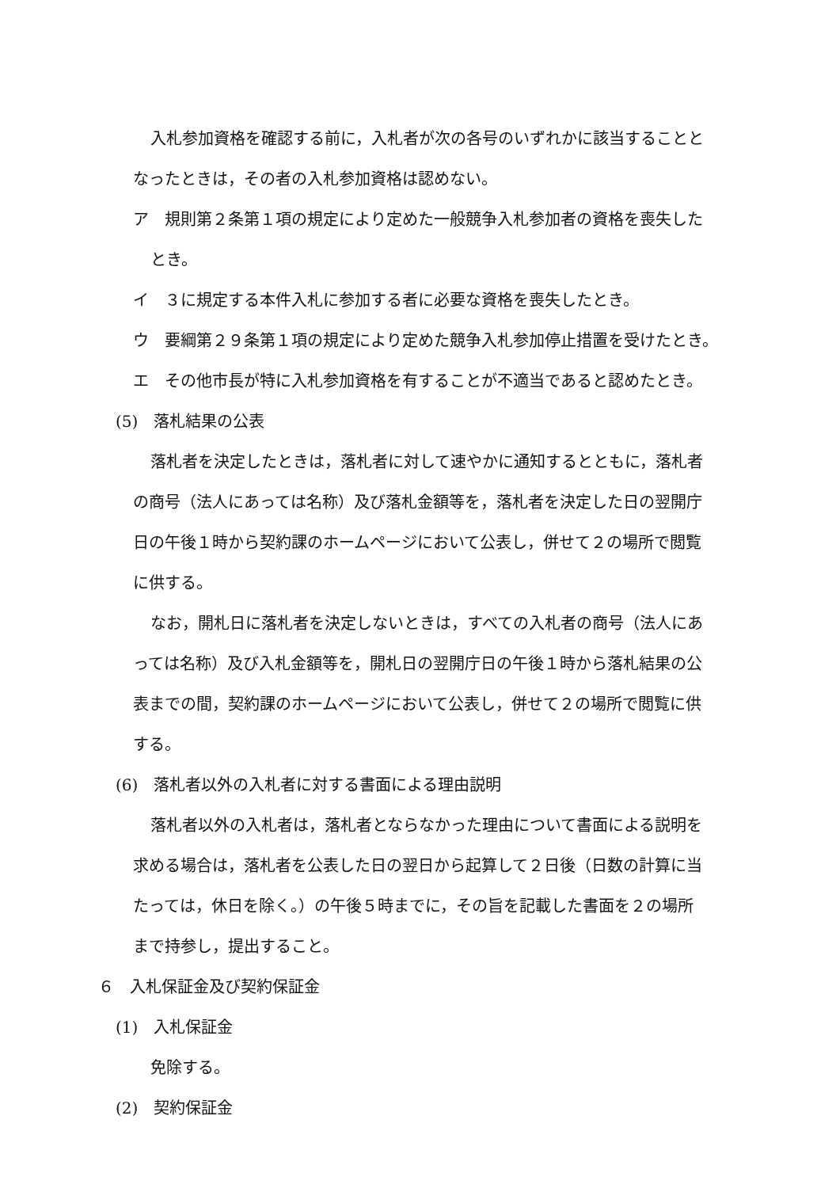入札参加資格を確認する前に，入札者が次の各号のいずれかに該当することと
なったときは，その者の入札参加資格は認めない。
ア　規則第２条第１項の規定により定めた一般競争入札参加者の資格を喪失した
とき。
イ　３に規定する本件入札に参加する者に必要な資格を喪失したとき。
ウ　要綱第２９条第１項の規定により定めた競争入札参加停止措置を受けたとき。
エ　その他市長が特に入札参加資格を有することが不適当であると認めたとき。
(5)　落札結果の公表
落札者を決定したときは，落札者に対して速やかに通知するとともに，落札者
の商号（法人にあっては名称）及び落札金額等を，落札者を決定した日の翌開庁
日の午後１時から契約課のホームページにおいて公表し，併せて２の場所で閲覧
に供する。
なお，開札日に落札者を決定しないときは，すべての入札者の商号（法人にあ
っては名称）及び入札金額等を，開札日の翌開庁日の午後１時から落札結果の公
表までの間，契約課のホームページにおいて公表し，併せて２の場所で閲覧に供
する。
(6)　落札者以外の入札者に対する書面による理由説明
落札者以外の入札者は，落札者とならなかった理由について書面による説明を
求める場合は，落札者を公表した日の翌日から起算して２日後（日数の計算に当
たっては，休日を除く。）の午後５時までに，その旨を記載した書面を２の場所
まで持参し，提出すること。
６　入札保証金及び契約保証金
(1)　入札保証金
免除する。
(2)　契約保証金